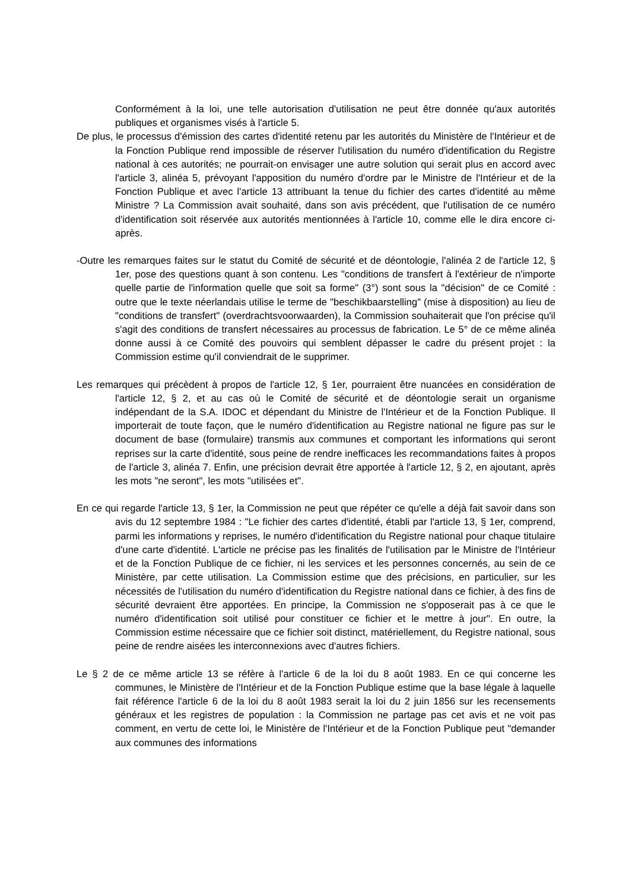Conformément à la loi, une telle autorisation d'utilisation ne peut être donnée qu'aux autorités publiques et organismes visés à l'article 5.
De plus, le processus d'émission des cartes d'identité retenu par les autorités du Ministère de l'Intérieur et de la Fonction Publique rend impossible de réserver l'utilisation du numéro d'identification du Registre national à ces autorités; ne pourrait-on envisager une autre solution qui serait plus en accord avec l'article 3, alinéa 5, prévoyant l'apposition du numéro d'ordre par le Ministre de l'Intérieur et de la Fonction Publique et avec l'article 13 attribuant la tenue du fichier des cartes d'identité au même Ministre ? La Commission avait souhaité, dans son avis précédent, que l'utilisation de ce numéro d'identification soit réservée aux autorités mentionnées à l'article 10, comme elle le dira encore ci-après.
-Outre les remarques faites sur le statut du Comité de sécurité et de déontologie, l'alinéa 2 de l'article 12, § 1er, pose des questions quant à son contenu. Les "conditions de transfert à l'extérieur de n'importe quelle partie de l'information quelle que soit sa forme" (3°) sont sous la "décision" de ce Comité : outre que le texte néerlandais utilise le terme de "beschikbaarstelling" (mise à disposition) au lieu de "conditions de transfert" (overdrachtsvoorwaarden), la Commission souhaiterait que l'on précise qu'il s'agit des conditions de transfert nécessaires au processus de fabrication. Le 5° de ce même alinéa donne aussi à ce Comité des pouvoirs qui semblent dépasser le cadre du présent projet : la Commission estime qu'il conviendrait de le supprimer.
Les remarques qui précèdent à propos de l'article 12, § 1er, pourraient être nuancées en considération de l'article 12, § 2, et au cas où le Comité de sécurité et de déontologie serait un organisme indépendant de la S.A. IDOC et dépendant du Ministre de l'Intérieur et de la Fonction Publique. Il importerait de toute façon, que le numéro d'identification au Registre national ne figure pas sur le document de base (formulaire) transmis aux communes et comportant les informations qui seront reprises sur la carte d'identité, sous peine de rendre inefficaces les recommandations faites à propos de l'article 3, alinéa 7. Enfin, une précision devrait être apportée à l'article 12, § 2, en ajoutant, après les mots "ne seront", les mots "utilisées et".
En ce qui regarde l'article 13, § 1er, la Commission ne peut que répéter ce qu'elle a déjà fait savoir dans son avis du 12 septembre 1984 : "Le fichier des cartes d'identité, établi par l'article 13, § 1er, comprend, parmi les informations y reprises, le numéro d'identification du Registre national pour chaque titulaire d'une carte d'identité. L'article ne précise pas les finalités de l'utilisation par le Ministre de l'Intérieur et de la Fonction Publique de ce fichier, ni les services et les personnes concernés, au sein de ce Ministère, par cette utilisation. La Commission estime que des précisions, en particulier, sur les nécessités de l'utilisation du numéro d'identification du Registre national dans ce fichier, à des fins de sécurité devraient être apportées. En principe, la Commission ne s'opposerait pas à ce que le numéro d'identification soit utilisé pour constituer ce fichier et le mettre à jour". En outre, la Commission estime nécessaire que ce fichier soit distinct, matériellement, du Registre national, sous peine de rendre aisées les interconnexions avec d'autres fichiers.
Le § 2 de ce même article 13 se réfère à l'article 6 de la loi du 8 août 1983. En ce qui concerne les communes, le Ministère de l'Intérieur et de la Fonction Publique estime que la base légale à laquelle fait référence l'article 6 de la loi du 8 août 1983 serait la loi du 2 juin 1856 sur les recensements généraux et les registres de population : la Commission ne partage pas cet avis et ne voit pas comment, en vertu de cette loi, le Ministère de l'Intérieur et de la Fonction Publique peut "demander aux communes des informations